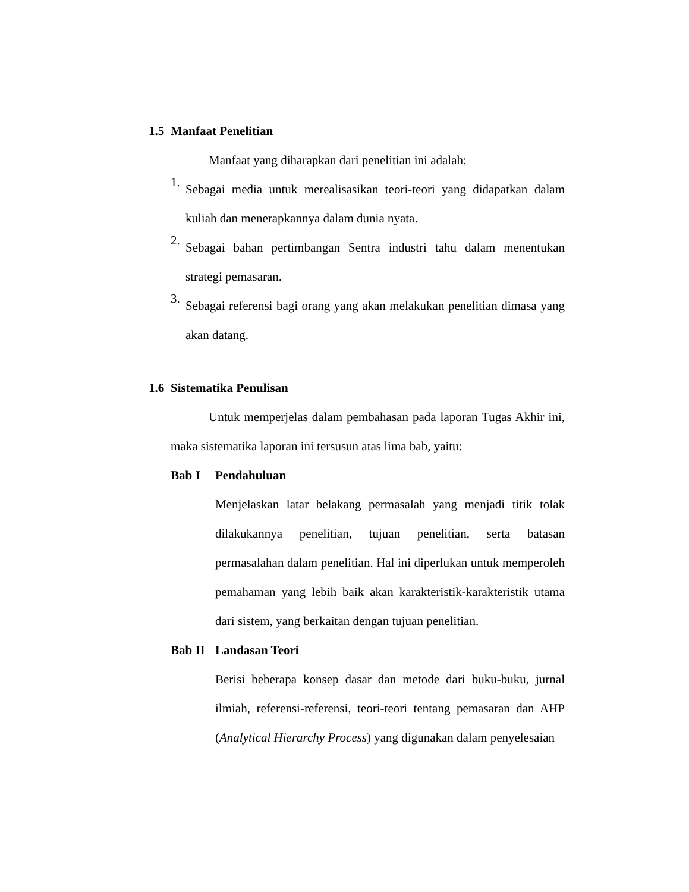1.5 Manfaat Penelitian
Manfaat yang diharapkan dari penelitian ini adalah:
1.
Sebagai media untuk merealisasikan teori-teori yang didapatkan dalam kuliah dan menerapkannya dalam dunia nyata.
2.
Sebagai bahan pertimbangan Sentra industri tahu dalam menentukan strategi pemasaran.
3.
Sebagai referensi bagi orang yang akan melakukan penelitian dimasa yang akan datang.
1.6 Sistematika Penulisan
Untuk memperjelas dalam pembahasan pada laporan Tugas Akhir ini, maka sistematika laporan ini tersusun atas lima bab, yaitu:
Bab I Pendahuluan
Menjelaskan latar belakang permasalah yang menjadi titik tolak dilakukannya penelitian, tujuan penelitian, serta batasan permasalahan dalam penelitian. Hal ini diperlukan untuk memperoleh pemahaman yang lebih baik akan karakteristik-karakteristik utama dari sistem, yang berkaitan dengan tujuan penelitian.
Bab II Landasan Teori
Berisi beberapa konsep dasar dan metode dari buku-buku, jurnal ilmiah, referensi-referensi, teori-teori tentang pemasaran dan AHP (Analytical Hierarchy Process) yang digunakan dalam penyelesaian